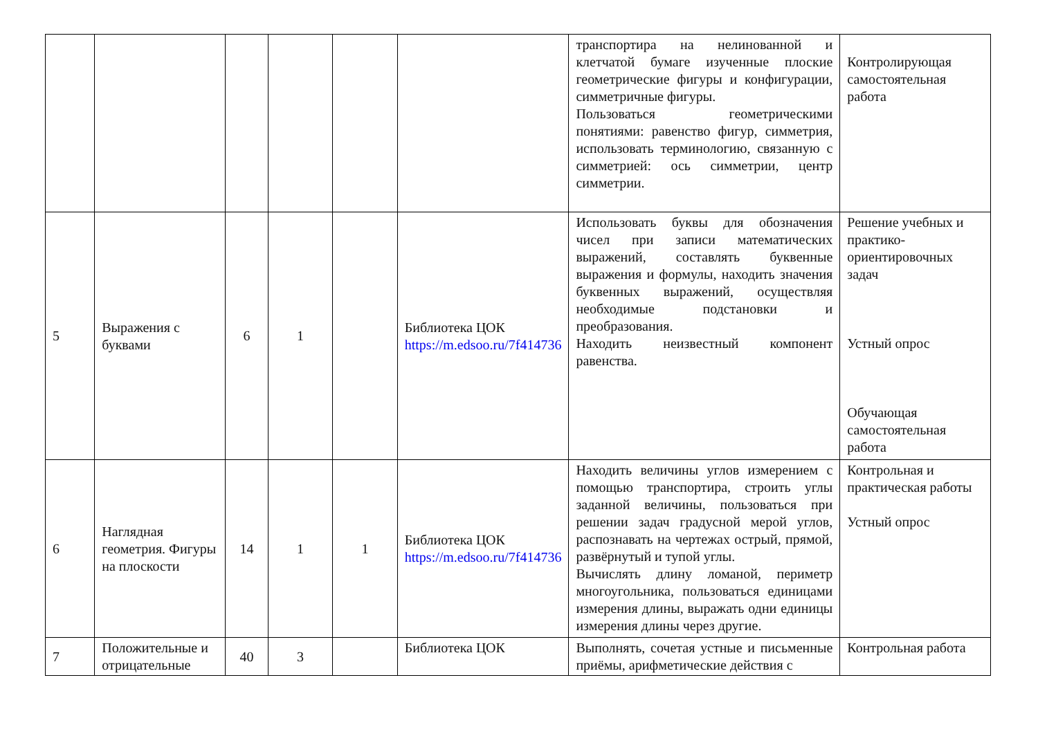| | | | | | | транспортира на нелинованной и клетчатой бумаге изученные плоские геометрические фигуры и конфигурации, симметричные фигуры. Пользоваться геометрическими понятиями: равенство фигур, симметрия, использовать терминологию, связанную с симметрией: ось симметрии, центр симметрии. | Контролирующая самостоятельная работа |
| 5 | Выражения с буквами | 6 | 1 | | Библиотека ЦОК https://m.edsoo.ru/7f414736 | Использовать буквы для обозначения чисел при записи математических выражений, составлять буквенные выражения и формулы, находить значения буквенных выражений, осуществляя необходимые подстановки и преобразования. Находить неизвестный компонент равенства. | Решение учебных и практико-ориентировочных задач Устный опрос Обучающая самостоятельная работа |
| 6 | Наглядная геометрия. Фигуры на плоскости | 14 | 1 | 1 | Библиотека ЦОК https://m.edsoo.ru/7f414736 | Находить величины углов измерением с помощью транспортира, строить углы заданной величины, пользоваться при решении задач градусной мерой углов, распознавать на чертежах острый, прямой, развёрнутый и тупой углы. Вычислять длину ломаной, периметр многоугольника, пользоваться единицами измерения длины, выражать одни единицы измерения длины через другие. | Контрольная и практическая работы Устный опрос |
| 7 | Положительные и отрицательные | 40 | 3 | | Библиотека ЦОК | Выполнять, сочетая устные и письменные приёмы, арифметические действия с | Контрольная работа |